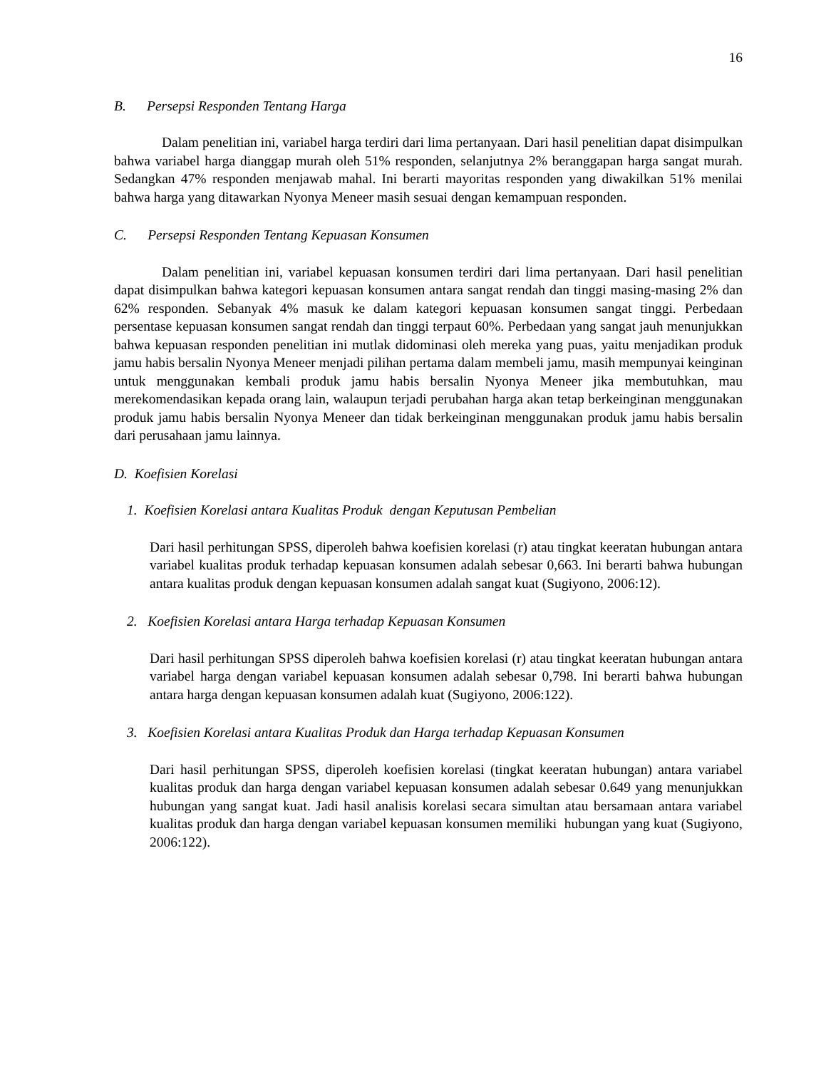16
B. Persepsi Responden Tentang Harga
Dalam penelitian ini, variabel harga terdiri dari lima pertanyaan. Dari hasil penelitian dapat disimpulkan bahwa variabel harga dianggap murah oleh 51% responden, selanjutnya 2% beranggapan harga sangat murah. Sedangkan 47% responden menjawab mahal. Ini berarti mayoritas responden yang diwakilkan 51% menilai bahwa harga yang ditawarkan Nyonya Meneer masih sesuai dengan kemampuan responden.
C. Persepsi Responden Tentang Kepuasan Konsumen
Dalam penelitian ini, variabel kepuasan konsumen terdiri dari lima pertanyaan. Dari hasil penelitian dapat disimpulkan bahwa kategori kepuasan konsumen antara sangat rendah dan tinggi masing-masing 2% dan 62% responden. Sebanyak 4% masuk ke dalam kategori kepuasan konsumen sangat tinggi. Perbedaan persentase kepuasan konsumen sangat rendah dan tinggi terpaut 60%. Perbedaan yang sangat jauh menunjukkan bahwa kepuasan responden penelitian ini mutlak didominasi oleh mereka yang puas, yaitu menjadikan produk jamu habis bersalin Nyonya Meneer menjadi pilihan pertama dalam membeli jamu, masih mempunyai keinginan untuk menggunakan kembali produk jamu habis bersalin Nyonya Meneer jika membutuhkan, mau merekomendasikan kepada orang lain, walaupun terjadi perubahan harga akan tetap berkeinginan menggunakan produk jamu habis bersalin Nyonya Meneer dan tidak berkeinginan menggunakan produk jamu habis bersalin dari perusahaan jamu lainnya.
D. Koefisien Korelasi
1. Koefisien Korelasi antara Kualitas Produk dengan Keputusan Pembelian
Dari hasil perhitungan SPSS, diperoleh bahwa koefisien korelasi (r) atau tingkat keeratan hubungan antara variabel kualitas produk terhadap kepuasan konsumen adalah sebesar 0,663. Ini berarti bahwa hubungan antara kualitas produk dengan kepuasan konsumen adalah sangat kuat (Sugiyono, 2006:12).
2. Koefisien Korelasi antara Harga terhadap Kepuasan Konsumen
Dari hasil perhitungan SPSS diperoleh bahwa koefisien korelasi (r) atau tingkat keeratan hubungan antara variabel harga dengan variabel kepuasan konsumen adalah sebesar 0,798. Ini berarti bahwa hubungan antara harga dengan kepuasan konsumen adalah kuat (Sugiyono, 2006:122).
3. Koefisien Korelasi antara Kualitas Produk dan Harga terhadap Kepuasan Konsumen
Dari hasil perhitungan SPSS, diperoleh koefisien korelasi (tingkat keeratan hubungan) antara variabel kualitas produk dan harga dengan variabel kepuasan konsumen adalah sebesar 0.649 yang menunjukkan hubungan yang sangat kuat. Jadi hasil analisis korelasi secara simultan atau bersamaan antara variabel kualitas produk dan harga dengan variabel kepuasan konsumen memiliki hubungan yang kuat (Sugiyono, 2006:122).